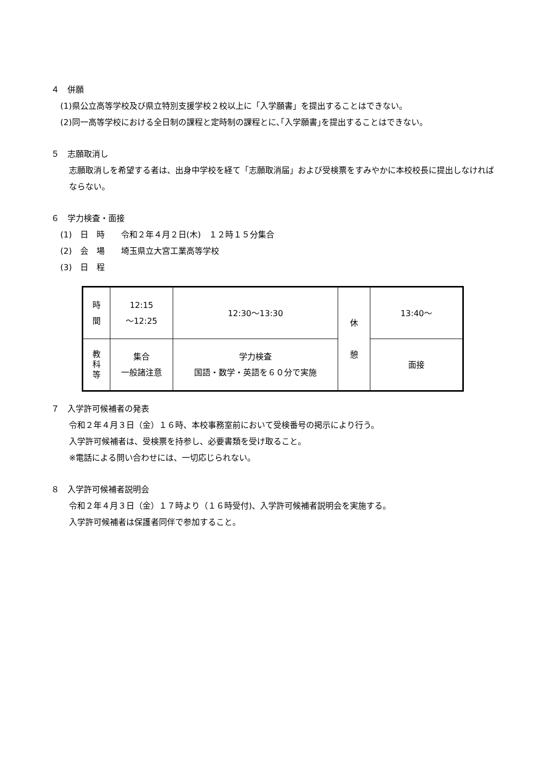４　併願
(1)県公立高等学校及び県立特別支援学校２校以上に「入学願書」を提出することはできない。
(2)同一高等学校における全日制の課程と定時制の課程とに､｢入学願書｣を提出することはできない。
５　志願取消し
志願取消しを希望する者は、出身中学校を経て「志願取消届」および受検票をすみやかに本校校長に提出しなければならない。
６　学力検査・面接
(1)　日　時　　令和２年４月２日(木)　１２時１５分集合
(2)　会　場　　埼玉県立大宮工業高等学校
(3)　日　程
| 時 間 | 12:15 ～12:25 | 12:30～13:30 | 休 憩 | 13:40～ |
| 教 科 等 | 集合 一般諸注意 | 学力検査 国語・数学・英語を６０分で実施 | | 面接 |
７　入学許可候補者の発表
令和２年４月３日（金）１６時、本校事務室前において受検番号の掲示により行う。
入学許可候補者は、受検票を持参し、必要書類を受け取ること。
※電話による問い合わせには、一切応じられない。
８　入学許可候補者説明会
令和２年４月３日（金）１７時より（１６時受付)、入学許可候補者説明会を実施する。
入学許可候補者は保護者同伴で参加すること。